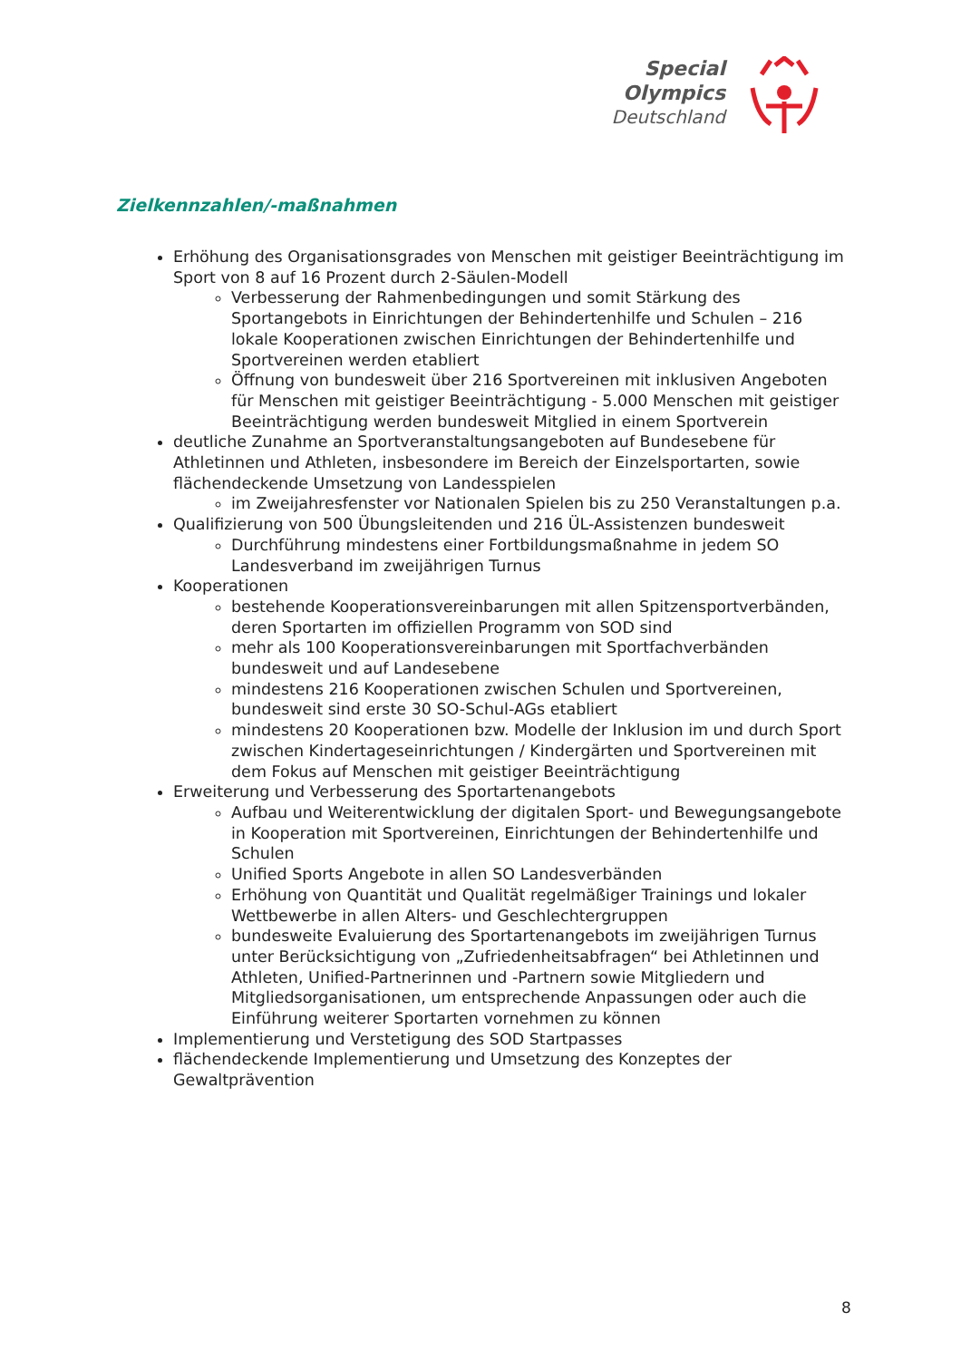Special
Olympics
Deutschland
Zielkennzahlen/-maßnahmen
Erhöhung des Organisationsgrades von Menschen mit geistiger Beeinträchtigung im Sport von 8 auf 16 Prozent durch 2-Säulen-Modell
Verbesserung der Rahmenbedingungen und somit Stärkung des Sportangebots in Einrichtungen der Behindertenhilfe und Schulen – 216 lokale Kooperationen zwischen Einrichtungen der Behindertenhilfe und Sportvereinen werden etabliert
Öffnung von bundesweit über 216 Sportvereinen mit inklusiven Angeboten für Menschen mit geistiger Beeinträchtigung - 5.000 Menschen mit geistiger Beeinträchtigung werden bundesweit Mitglied in einem Sportverein
deutliche Zunahme an Sportveranstaltungsangeboten auf Bundesebene für Athletinnen und Athleten, insbesondere im Bereich der Einzelsportarten, sowie flächendeckende Umsetzung von Landesspielen
im Zweijahresfenster vor Nationalen Spielen bis zu 250 Veranstaltungen p.a.
Qualifizierung von 500 Übungsleitenden und 216 ÜL-Assistenzen bundesweit
Durchführung mindestens einer Fortbildungsmaßnahme in jedem SO Landesverband im zweijährigen Turnus
Kooperationen
bestehende Kooperationsvereinbarungen mit allen Spitzensportverbänden, deren Sportarten im offiziellen Programm von SOD sind
mehr als 100 Kooperationsvereinbarungen mit Sportfachverbänden bundesweit und auf Landesebene
mindestens 216 Kooperationen zwischen Schulen und Sportvereinen, bundesweit sind erste 30 SO-Schul-AGs etabliert
mindestens 20 Kooperationen bzw. Modelle der Inklusion im und durch Sport zwischen Kindertageseinrichtungen / Kindergärten und Sportvereinen mit dem Fokus auf Menschen mit geistiger Beeinträchtigung
Erweiterung und Verbesserung des Sportartenangebots
Aufbau und Weiterentwicklung der digitalen Sport- und Bewegungsangebote in Kooperation mit Sportvereinen, Einrichtungen der Behindertenhilfe und Schulen
Unified Sports Angebote in allen SO Landesverbänden
Erhöhung von Quantität und Qualität regelmäßiger Trainings und lokaler Wettbewerbe in allen Alters- und Geschlechtergruppen
bundesweite Evaluierung des Sportartenangebots im zweijährigen Turnus unter Berücksichtigung von „Zufriedenheitsabfragen“ bei Athletinnen und Athleten, Unified-Partnerinnen und -Partnern sowie Mitgliedern und Mitgliedsorganisationen, um entsprechende Anpassungen oder auch die Einführung weiterer Sportarten vornehmen zu können
Implementierung und Verstetigung des SOD Startpasses
flächendeckende Implementierung und Umsetzung des Konzeptes der Gewaltprävention
8